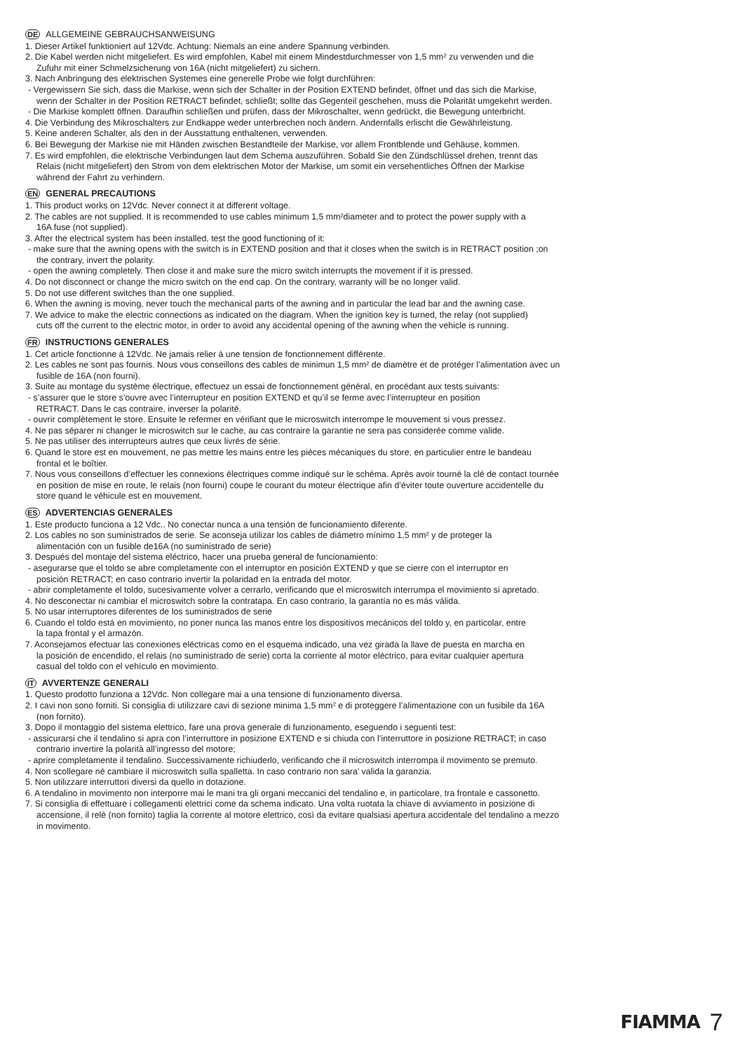DE ALLGEMEINE GEBRAUCHSANWEISUNG
1. Dieser Artikel funktioniert auf 12Vdc. Achtung: Niemals an eine andere Spannung verbinden.
2. Die Kabel werden nicht mitgeliefert. Es wird empfohlen, Kabel mit einem Mindestdurchmesser von 1,5 mm² zu verwenden und die
Zufuhr mit einer Schmelzsicherung von 16A (nicht mitgeliefert) zu sichern.
3. Nach Anbringung des elektrischen Systemes eine generelle Probe wie folgt durchführen:
- Vergewissern Sie sich, dass die Markise, wenn sich der Schalter in der Position EXTEND befindet, öffnet und das sich die Markise,
wenn der Schalter in der Position RETRACT befindet, schließt; sollte das Gegenteil geschehen, muss die Polarität umgekehrt werden.
- Die Markise komplett öffnen. Daraufhin schließen und prüfen, dass der Mikroschalter, wenn gedrückt, die Bewegung unterbricht.
4. Die Verbindung des Mikroschalters zur Endkappe weder unterbrechen noch ändern. Andernfalls erlischt die Gewährleistung.
5. Keine anderen Schalter, als den in der Ausstattung enthaltenen, verwenden.
6. Bei Bewegung der Markise nie mit Händen zwischen Bestandteile der Markise, vor allem Frontblende und Gehäuse, kommen.
7. Es wird empfohlen, die elektrische Verbindungen laut dem Schema auszuführen. Sobald Sie den Zündschlüssel drehen, trennt das
Relais (nicht mitgeliefert) den Strom von dem elektrischen Motor der Markise, um somit ein versehentliches Öffnen der Markise
während der Fahrt zu verhindern.
EN GENERAL PRECAUTIONS
1. This product works on 12Vdc. Never connect it at different voltage.
2. The cables are not supplied. It is recommended to use cables minimum 1,5 mm²diameter and to protect the power supply with a
16A fuse (not supplied).
3. After the electrical system has been installed, test the good functioning of it:
- make sure that the awning opens with the switch is in EXTEND position and that it closes when the switch is in RETRACT position ;on
the contrary, invert the polarity.
- open the awning completely. Then close it and make sure the micro switch interrupts the movement if it is pressed.
4. Do not disconnect or change the micro switch on the end cap. On the contrary, warranty will be no longer valid.
5. Do not use different switches than the one supplied.
6. When the awning is moving, never touch the mechanical parts of the awning and in particular the lead bar and the awning case.
7. We advice to make the electric connections as indicated on the diagram. When the ignition key is turned, the relay (not supplied)
cuts off the current to the electric motor, in order to avoid any accidental opening of the awning when the vehicle is running.
FR INSTRUCTIONS GENERALES
1. Cet article fonctionne á 12Vdc. Ne jamais relier à une tension de fonctionnement différente.
2. Les cables ne sont pas fournis. Nous vous conseillons des cables de minimun 1,5 mm² de diamètre et de protéger l’alimentation avec un
fusible de 16A (non fourni).
3. Suite au montage du système électrique, effectuez un essai de fonctionnement général, en procédant aux tests suivants:
- s’assurer que le store s’ouvre avec l’interrupteur en position EXTEND et qu’il se ferme avec l’interrupteur en position
RETRACT. Dans le cas contraire, inverser la polarité.
- ouvrir complètement le store. Ensuite le refermer en vérifiant que le microswitch interrompe le mouvement si vous pressez.
4. Ne pas séparer ni changer le microswitch sur le cache, au cas contraire la garantie ne sera pas considerée comme valide.
5. Ne pas utiliser des interrupteurs autres que ceux livrés de série.
6. Quand le store est en mouvement, ne pas mettre les mains entre les pièces mécaniques du store, en particulier entre le bandeau
frontal et le boîtier.
7. Nous vous conseillons d’effectuer les connexions électriques comme indiqué sur le schéma. Après avoir tourné la clé de contact tournée
en position de mise en route, le relais (non fourni) coupe le courant du moteur électrique afin d’éviter toute ouverture accidentelle du
store quand le véhicule est en mouvement.
ES ADVERTENCIAS GENERALES
1. Este producto funciona a 12 Vdc.. No conectar nunca a una tensión de funcionamiento diferente.
2. Los cables no son suministrados de serie. Se aconseja utilizar los cables de diámetro mínimo 1,5 mm² y de proteger la
alimentación con un fusible de16A (no suministrado de serie)
3. Después del montaje del sistema eléctrico, hacer una prueba general de funcionamiento:
- asegurarse que el toldo se abre completamente con el interruptor en posición EXTEND y que se cierre con el interruptor en
posición RETRACT; en caso contrario invertir la polaridad en la entrada del motor.
- abrir completamente el toldo, sucesivamente volver a cerrarlo, verificando que el microswitch interrumpa el movimiento si apretado.
4. No desconectar ni cambiar el microswitch sobre la contratapa. En caso contrario, la garantía no es más válida.
5. No usar interruptores diferentes de los suministrados de serie
6. Cuando el toldo está en movimiento, no poner nunca las manos entre los dispositivos mecánicos del toldo y, en particolar, entre
la tapa frontal y el armazón.
7. Aconsejamos efectuar las conexiones eléctricas como en el esquema indicado, una vez girada la llave de puesta en marcha en
la posición de encendido, el relais (no suministrado de serie) corta la corriente al motor eléctrico, para evitar cualquier apertura
casual del toldo con el vehículo en movimiento.
IT AVVERTENZE GENERALI
1. Questo prodotto funziona a 12Vdc. Non collegare mai a una tensione di funzionamento diversa.
2. I cavi non sono forniti. Si consiglia di utilizzare cavi di sezione minima 1,5 mm² e di proteggere l’alimentazione con un fusibile da 16A
(non fornito).
3. Dopo il montaggio del sistema elettrico, fare una prova generale di funzionamento, eseguendo i seguenti test:
- assicurarsi che il tendalino si apra con l’interruttore in posizione EXTEND e si chiuda con l’interruttore in posizione RETRACT; in caso
contrario invertire la polarità all’ingresso del motore;
- aprire completamente il tendalino. Successivamente richiuderlo, verificando che il microswitch interrompa il movimento se premuto.
4. Non scollegare né cambiare il microswitch sulla spalletta. In caso contrario non sara’ valida la garanzia.
5. Non utilizzare interruttori diversi da quello in dotazione.
6. A tendalino in movimento non interporre mai le mani tra gli organi meccanici del tendalino e, in particolare, tra frontale e cassonetto.
7. Si consiglia di effettuare i collegamenti elettrici come da schema indicato. Una volta ruotata la chiave di avviamento in posizione di
accensione, il relè (non fornito) taglia la corrente al motore elettrico, così da evitare qualsiasi apertura accidentale del tendalino a mezzo
in movimento.
FIAMMA 7